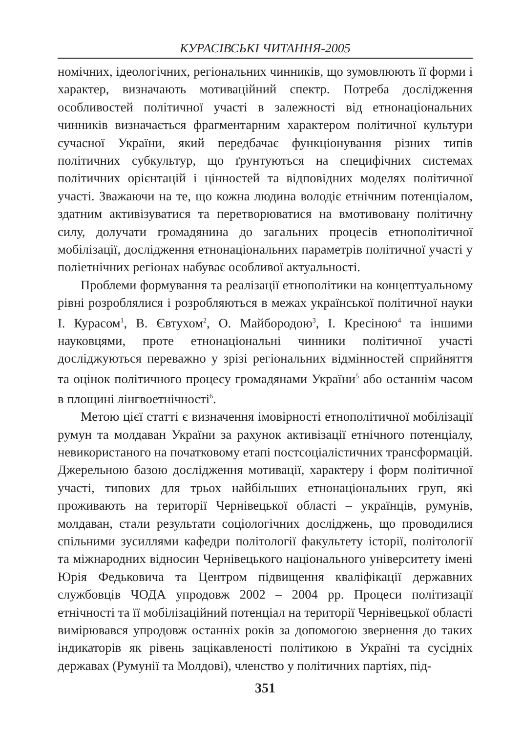КУРАСІВСЬКІ ЧИТАННЯ-2005
номічних, ідеологічних, регіональних чинників, що зумовлюють її форми і характер, визначають мотиваційний спектр. Потреба дослідження особливостей політичної участі в залежності від етнонаціональних чинників визначається фрагментарним характером політичної культури сучасної України, який передбачає функціонування різних типів політичних субкультур, що ґрунтуються на специфічних системах політичних орієнтацій і цінностей та відповідних моделях політичної участі. Зважаючи на те, що кожна людина володіє етнічним потенціалом, здатним активізуватися та перетворюватися на вмотивовану політичну силу, долучати громадянина до загальних процесів етнополітичної мобілізації, дослідження етнонаціональних параметрів політичної участі у поліетнічних регіонах набуває особливої актуальності.
Проблеми формування та реалізації етнополітики на концептуальному рівні розроблялися і розробляються в межах української політичної науки І. Курасом<sup>1</sup>, В. Євтухом<sup>2</sup>, О. Майбородою<sup>3</sup>, І. Кресіною<sup>4</sup> та іншими науковцями, проте етнонаціональні чинники політичної участі досліджуються переважно у зрізі регіональних відмінностей сприйняття та оцінок політичного процесу громадянами України<sup>5</sup> або останнім часом в площині лінгвоетнічності<sup>6</sup>.
Метою цієї статті є визначення імовірності етнополітичної мобілізації румун та молдаван України за рахунок активізації етнічного потенціалу, невикористаного на початковому етапі постсоціалістичних трансформацій. Джерельною базою дослідження мотивації, характеру і форм політичної участі, типових для трьох найбільших етнонаціональних груп, які проживають на території Чернівецької області – українців, румунів, молдаван, стали результати соціологічних досліджень, що проводилися спільними зусиллями кафедри політології факультету історії, політології та міжнародних відносин Чернівецького національного університету імені Юрія Федьковича та Центром підвищення кваліфікації державних службовців ЧОДА упродовж 2002 – 2004 рр. Процеси політизації етнічності та її мобілізаційний потенціал на території Чернівецької області вимірювався упродовж останніх років за допомогою звернення до таких індикаторів як рівень зацікавленості політикою в Україні та сусідніх державах (Румунії та Молдові), членство у політичних партіях, під-
351